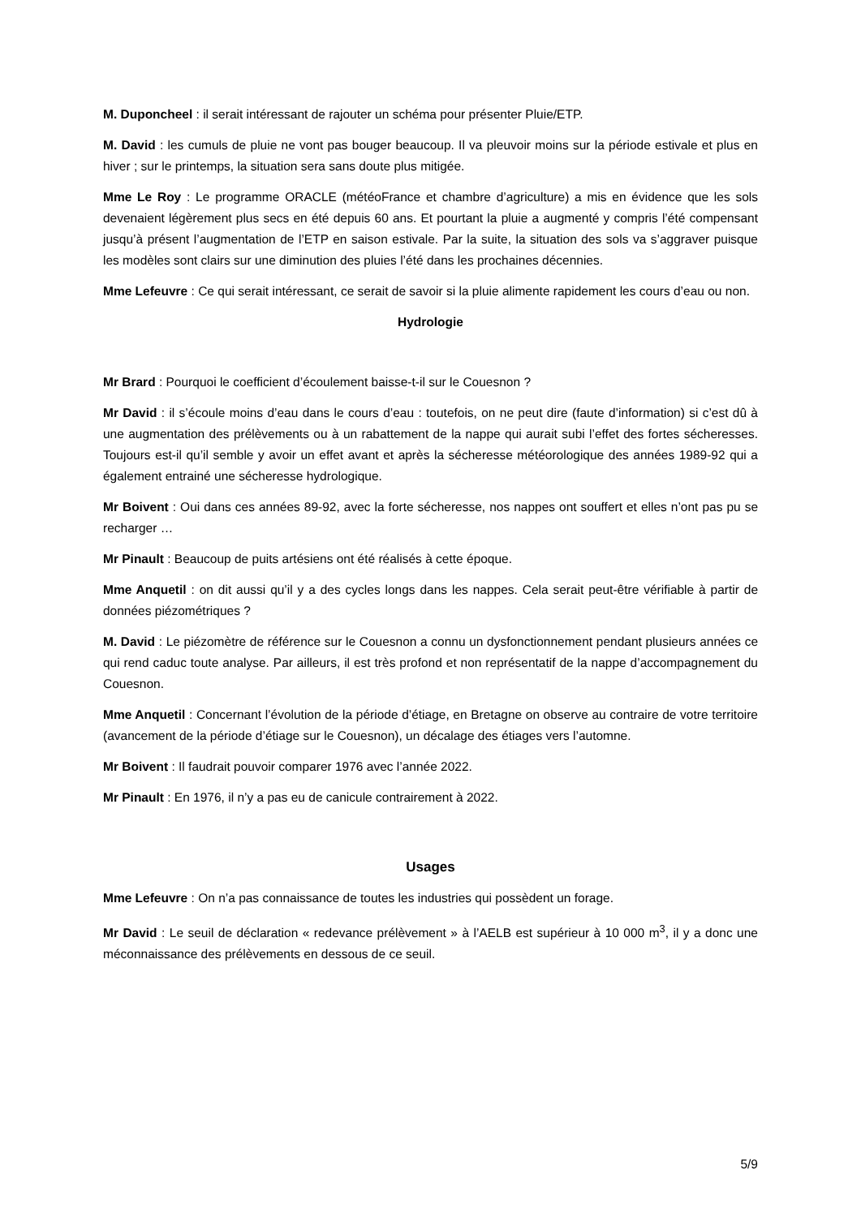M. Duponcheel : il serait intéressant de rajouter un schéma pour présenter Pluie/ETP.
M. David : les cumuls de pluie ne vont pas bouger beaucoup. Il va pleuvoir moins sur la période estivale et plus en hiver ; sur le printemps, la situation sera sans doute plus mitigée.
Mme Le Roy : Le programme ORACLE (météoFrance et chambre d’agriculture) a mis en évidence que les sols devenaient légèrement plus secs en été depuis 60 ans. Et pourtant la pluie a augmenté y compris l’été compensant jusqu’à présent l’augmentation de l’ETP en saison estivale. Par la suite, la situation des sols va s’aggraver puisque les modèles sont clairs sur une diminution des pluies l’été dans les prochaines décennies.
Mme Lefeuvre : Ce qui serait intéressant, ce serait de savoir si la pluie alimente rapidement les cours d’eau ou non.
Hydrologie
Mr Brard : Pourquoi le coefficient d’écoulement baisse-t-il sur le Couesnon ?
Mr David : il s’écoule moins d’eau dans le cours d’eau : toutefois, on ne peut dire (faute d’information) si c’est dû à une augmentation des prélèvements ou à un rabattement de la nappe qui aurait subi l’effet des fortes sécheresses. Toujours est-il qu’il semble y avoir un effet avant et après la sécheresse météorologique des années 1989-92 qui a également entrainé une sécheresse hydrologique.
Mr Boivent : Oui dans ces années 89-92, avec la forte sécheresse, nos nappes ont souffert et elles n’ont pas pu se recharger …
Mr Pinault : Beaucoup de puits artésiens ont été réalisés à cette époque.
Mme Anquetil : on dit aussi qu’il y a des cycles longs dans les nappes. Cela serait peut-être vérifiable à partir de données piézométriques ?
M. David : Le piézomètre de référence sur le Couesnon a connu un dysfonctionnement pendant plusieurs années ce qui rend caduc toute analyse. Par ailleurs, il est très profond et non représentatif de la nappe d’accompagnement du Couesnon.
Mme Anquetil : Concernant l’évolution de la période d’étiage, en Bretagne on observe au contraire de votre territoire (avancement de la période d’étiage sur le Couesnon), un décalage des étiages vers l’automne.
Mr Boivent : Il faudrait pouvoir comparer 1976 avec l’année 2022.
Mr Pinault : En 1976, il n’y a pas eu de canicule contrairement à 2022.
Usages
Mme Lefeuvre : On n’a pas connaissance de toutes les industries qui possèdent un forage.
Mr David : Le seuil de déclaration « redevance prélèvement » à l’AELB est supérieur à 10 000 m<sup>3</sup>, il y a donc une méconnaissance des prélèvements en dessous de ce seuil.
5/9